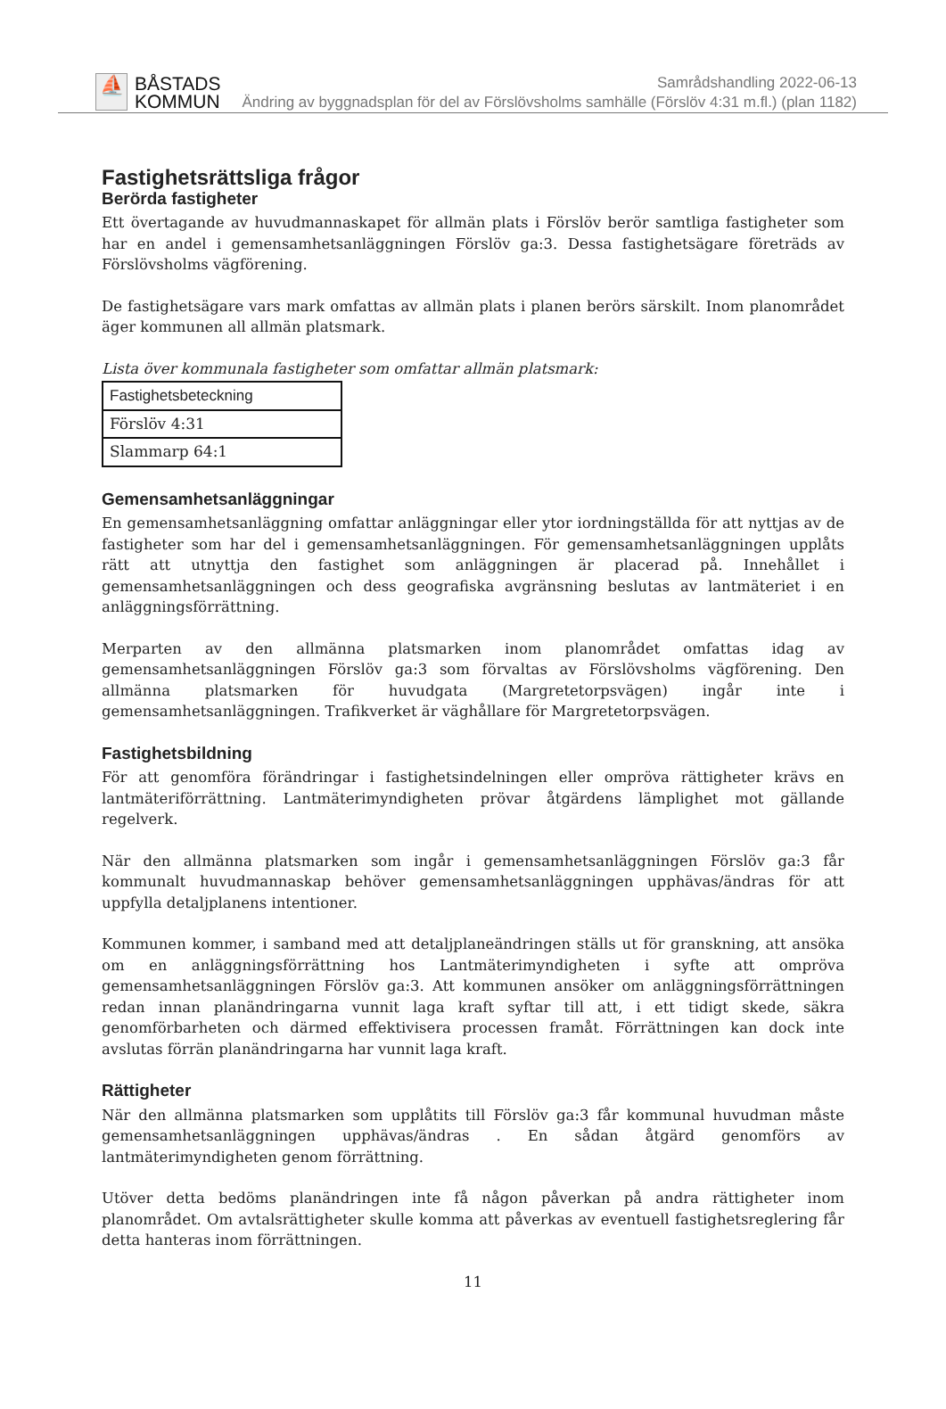⛵
BÅSTADS
KOMMUN
Samrådshandling 2022-06-13
Ändring av byggnadsplan för del av Förslövsholms samhälle (Förslöv 4:31 m.fl.) (plan 1182)
Fastighetsrättsliga frågor
Berörda fastigheter
Ett övertagande av huvudmannaskapet för allmän plats i Förslöv berör samtliga fastigheter som har en andel i gemensamhetsanläggningen Förslöv ga:3. Dessa fastighetsägare företräds av Förslövsholms vägförening.
De fastighetsägare vars mark omfattas av allmän plats i planen berörs särskilt. Inom planområdet äger kommunen all allmän platsmark.
Lista över kommunala fastigheter som omfattar allmän platsmark:
| Fastighetsbeteckning |
| --- |
| Förslöv 4:31 |
| Slammarp 64:1 |
Gemensamhetsanläggningar
En gemensamhetsanläggning omfattar anläggningar eller ytor iordningställda för att nyttjas av de fastigheter som har del i gemensamhetsanläggningen. För gemensamhetsanläggningen upplåts rätt att utnyttja den fastighet som anläggningen är placerad på. Innehållet i gemensamhetsanläggningen och dess geografiska avgränsning beslutas av lantmäteriet i en anläggningsförrättning.
Merparten av den allmänna platsmarken inom planområdet omfattas idag av gemensamhetsanläggningen Förslöv ga:3 som förvaltas av Förslövsholms vägförening. Den allmänna platsmarken för huvudgata (Margretetorpsvägen) ingår inte i gemensamhetsanläggningen. Trafikverket är väghållare för Margretetorpsvägen.
Fastighetsbildning
För att genomföra förändringar i fastighetsindelningen eller ompröva rättigheter krävs en lantmäteriförrättning. Lantmäterimyndigheten prövar åtgärdens lämplighet mot gällande regelverk.
När den allmänna platsmarken som ingår i gemensamhetsanläggningen Förslöv ga:3 får kommunalt huvudmannaskap behöver gemensamhetsanläggningen upphävas/ändras för att uppfylla detaljplanens intentioner.
Kommunen kommer, i samband med att detaljplaneändringen ställs ut för granskning, att ansöka om en anläggningsförrättning hos Lantmäterimyndigheten i syfte att ompröva gemensamhetsanläggningen Förslöv ga:3. Att kommunen ansöker om anläggningsförrättningen redan innan planändringarna vunnit laga kraft syftar till att, i ett tidigt skede, säkra genomförbarheten och därmed effektivisera processen framåt. Förrättningen kan dock inte avslutas förrän planändringarna har vunnit laga kraft.
Rättigheter
När den allmänna platsmarken som upplåtits till Förslöv ga:3 får kommunal huvudman måste gemensamhetsanläggningen upphävas/ändras . En sådan åtgärd genomförs av lantmäterimyndigheten genom förrättning.
Utöver detta bedöms planändringen inte få någon påverkan på andra rättigheter inom planområdet. Om avtalsrättigheter skulle komma att påverkas av eventuell fastighetsreglering får detta hanteras inom förrättningen.
11